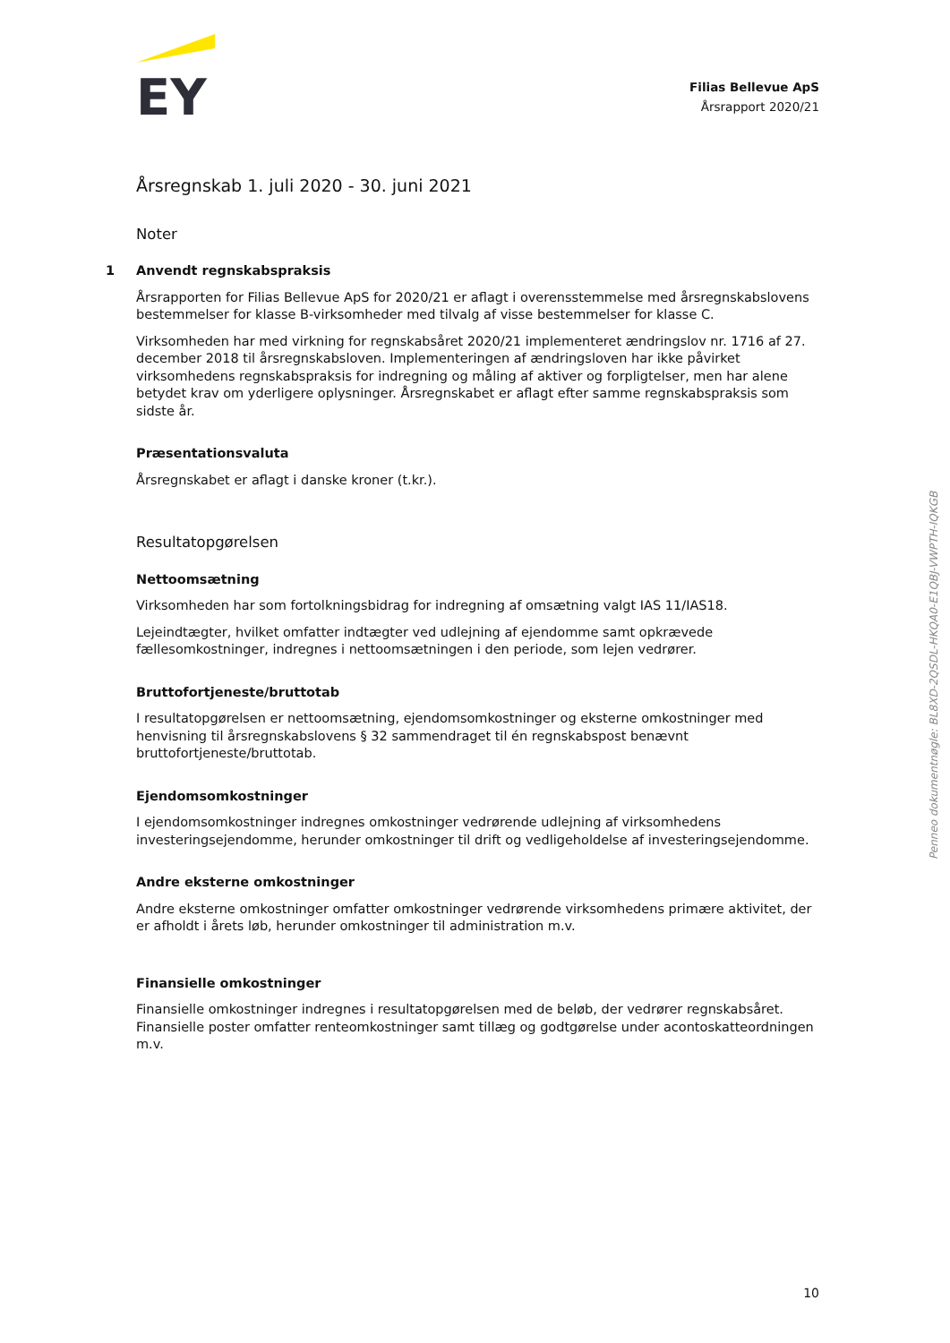EY
Filias Bellevue ApS
Årsrapport 2020/21
Årsregnskab 1. juli 2020 - 30. juni 2021
Noter
1 Anvendt regnskabspraksis
Årsrapporten for Filias Bellevue ApS for 2020/21 er aflagt i overensstemmelse med årsregnskabslovens bestemmelser for klasse B-virksomheder med tilvalg af visse bestemmelser for klasse C.
Virksomheden har med virkning for regnskabsåret 2020/21 implementeret ændringslov nr. 1716 af 27. december 2018 til årsregnskabsloven. Implementeringen af ændringsloven har ikke påvirket virksomhedens regnskabspraksis for indregning og måling af aktiver og forpligtelser, men har alene betydet krav om yderligere oplysninger. Årsregnskabet er aflagt efter samme regnskabspraksis som sidste år.
Præsentationsvaluta
Årsregnskabet er aflagt i danske kroner (t.kr.).
Resultatopgørelsen
Nettoomsætning
Virksomheden har som fortolkningsbidrag for indregning af omsætning valgt IAS 11/IAS18.
Lejeindtægter, hvilket omfatter indtægter ved udlejning af ejendomme samt opkrævede fællesomkostninger, indregnes i nettoomsætningen i den periode, som lejen vedrører.
Bruttofortjeneste/bruttotab
I resultatopgørelsen er nettoomsætning, ejendomsomkostninger og eksterne omkostninger med henvisning til årsregnskabslovens § 32 sammendraget til én regnskabspost benævnt bruttofortjeneste/bruttotab.
Ejendomsomkostninger
I ejendomsomkostninger indregnes omkostninger vedrørende udlejning af virksomhedens investeringsejendomme, herunder omkostninger til drift og vedligeholdelse af investeringsejendomme.
Andre eksterne omkostninger
Andre eksterne omkostninger omfatter omkostninger vedrørende virksomhedens primære aktivitet, der er afholdt i årets løb, herunder omkostninger til administration m.v.
Finansielle omkostninger
Finansielle omkostninger indregnes i resultatopgørelsen med de beløb, der vedrører regnskabsåret. Finansielle poster omfatter renteomkostninger samt tillæg og godtgørelse under acontoskatteordningen m.v.
Penneo dokumentnøgle: BL8XD-2QSDL-HKQA0-E1QBJ-VWPTH-IQKGB
10